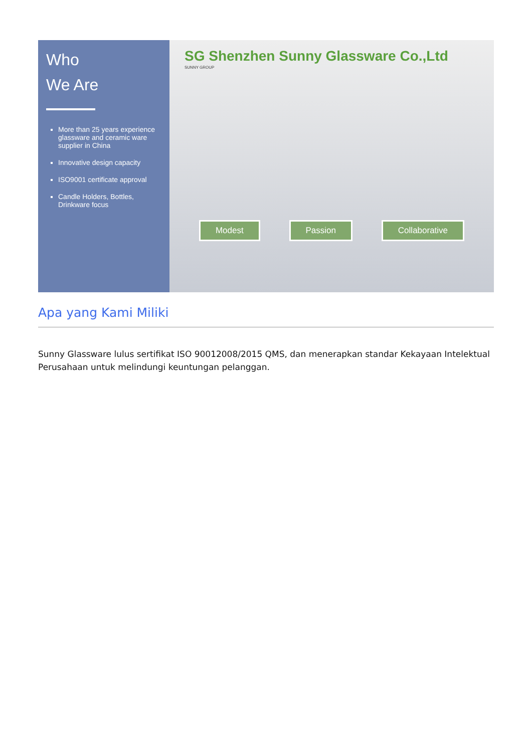Who
We Are
More than 25 years experience glassware and ceramic ware supplier in China
Innovative design capacity
ISO9001 certificate approval
Candle Holders, Bottles, Drinkware focus
SG Shenzhen Sunny Glassware Co.,Ltd
SUNNY GROUP
Modest Passion Collaborative
Apa yang Kami Miliki
Sunny Glassware lulus sertifikat ISO 90012008/2015 QMS, dan menerapkan standar Kekayaan Intelektual Perusahaan untuk melindungi keuntungan pelanggan.